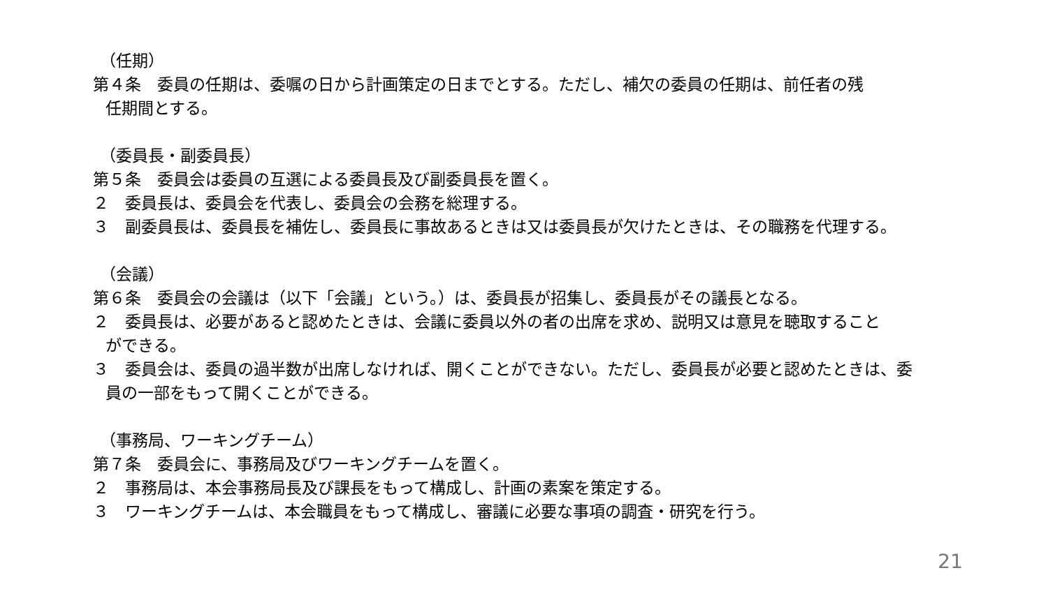（任期）
第４条　委員の任期は、委嘱の日から計画策定の日までとする。ただし、補欠の委員の任期は、前任者の残
任期間とする。
（委員長・副委員長）
第５条　委員会は委員の互選による委員長及び副委員長を置く。
２　委員長は、委員会を代表し、委員会の会務を総理する。
３　副委員長は、委員長を補佐し、委員長に事故あるときは又は委員長が欠けたときは、その職務を代理する。
（会議）
第６条　委員会の会議は（以下「会議」という。）は、委員長が招集し、委員長がその議長となる。
２　委員長は、必要があると認めたときは、会議に委員以外の者の出席を求め、説明又は意見を聴取すること
ができる。
３　委員会は、委員の過半数が出席しなければ、開くことができない。ただし、委員長が必要と認めたときは、委
員の一部をもって開くことができる。
（事務局、ワーキングチーム）
第７条　委員会に、事務局及びワーキングチームを置く。
２　事務局は、本会事務局長及び課長をもって構成し、計画の素案を策定する。
３　ワーキングチームは、本会職員をもって構成し、審議に必要な事項の調査・研究を行う。
21